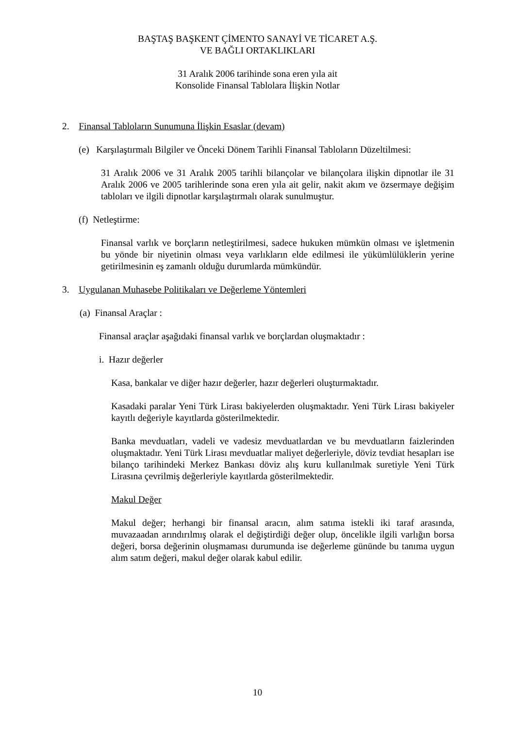BAŞTAŞ BAŞKENT ÇİMENTO SANAYİ VE TİCARET A.Ş.
VE BAĞLI ORTAKLIKLARI
31 Aralık 2006 tarihinde sona eren yıla ait
Konsolide Finansal Tablolara İlişkin Notlar
2. Finansal Tabloların Sunumuna İlişkin Esaslar (devam)
(e) Karşılaştırmalı Bilgiler ve Önceki Dönem Tarihli Finansal Tabloların Düzeltilmesi:
31 Aralık 2006 ve 31 Aralık 2005 tarihli bilançolar ve bilançolara ilişkin dipnotlar ile 31 Aralık 2006 ve 2005 tarihlerinde sona eren yıla ait gelir, nakit akım ve özsermaye değişim tabloları ve ilgili dipnotlar karşılaştırmalı olarak sunulmuştur.
(f) Netleştirme:
Finansal varlık ve borçların netleştirilmesi, sadece hukuken mümkün olması ve işletmenin bu yönde bir niyetinin olması veya varlıkların elde edilmesi ile yükümlülüklerin yerine getirilmesinin eş zamanlı olduğu durumlarda mümkündür.
3. Uygulanan Muhasebe Politikaları ve Değerleme Yöntemleri
(a) Finansal Araçlar :
Finansal araçlar aşağıdaki finansal varlık ve borçlardan oluşmaktadır :
i. Hazır değerler
Kasa, bankalar ve diğer hazır değerler, hazır değerleri oluşturmaktadır.
Kasadaki paralar Yeni Türk Lirası bakiyelerden oluşmaktadır. Yeni Türk Lirası bakiyeler kayıtlı değeriyle kayıtlarda gösterilmektedir.
Banka mevduatları, vadeli ve vadesiz mevduatlardan ve bu mevduatların faizlerinden oluşmaktadır. Yeni Türk Lirası mevduatlar maliyet değerleriyle, döviz tevdiat hesapları ise bilanço tarihindeki Merkez Bankası döviz alış kuru kullanılmak suretiyle Yeni Türk Lirasına çevrilmiş değerleriyle kayıtlarda gösterilmektedir.
Makul Değer
Makul değer; herhangi bir finansal aracın, alım satıma istekli iki taraf arasında, muvazaadan arındırılmış olarak el değiştirdiği değer olup, öncelikle ilgili varlığın borsa değeri, borsa değerinin oluşmaması durumunda ise değerleme gününde bu tanıma uygun alım satım değeri, makul değer olarak kabul edilir.
10